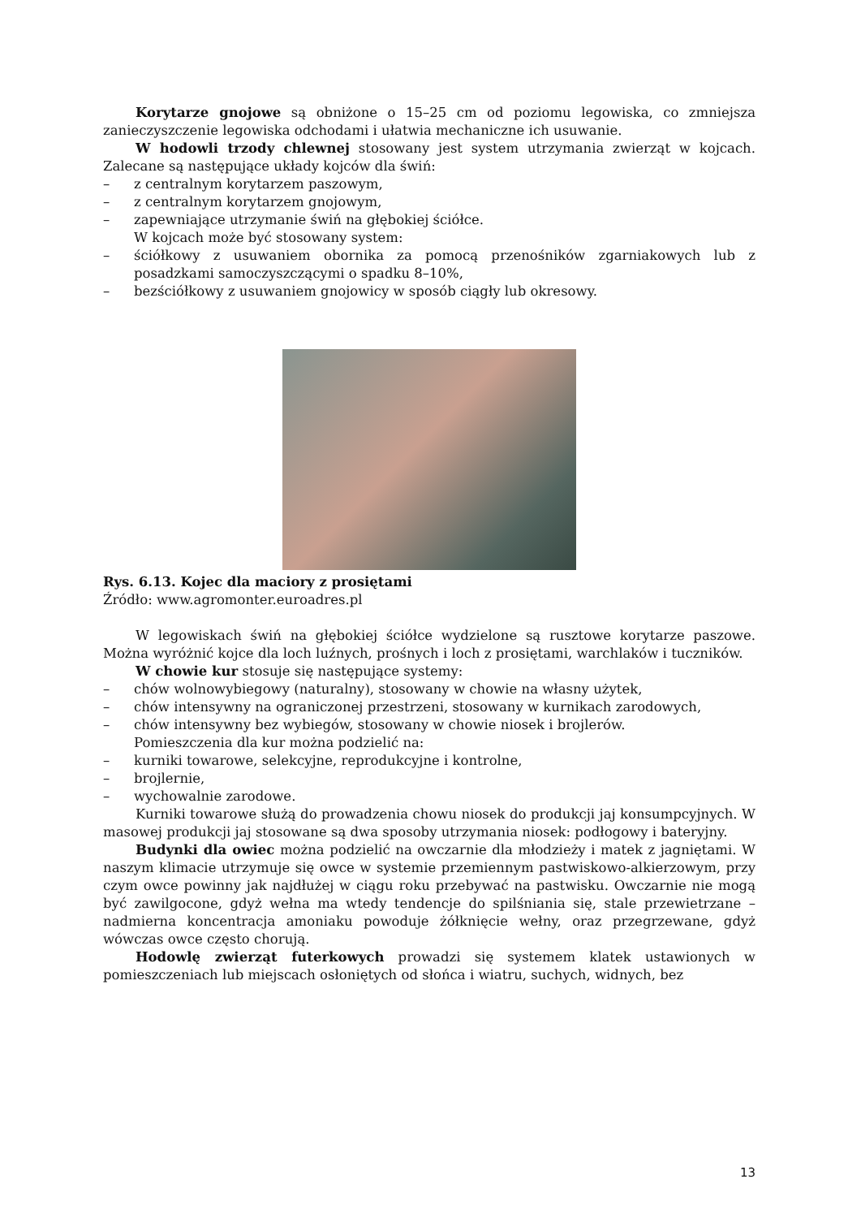Korytarze gnojowe są obniżone o 15–25 cm od poziomu legowiska, co zmniejsza zanieczyszczenie legowiska odchodami i ułatwia mechaniczne ich usuwanie.
W hodowli trzody chlewnej stosowany jest system utrzymania zwierząt w kojcach. Zalecane są następujące układy kojców dla świń:
– z centralnym korytarzem paszowym,
– z centralnym korytarzem gnojowym,
– zapewniające utrzymanie świń na głębokiej ściółce.
W kojcach może być stosowany system:
– ściółkowy z usuwaniem obornika za pomocą przenośników zgarniakowych lub z posadzkami samoczyszczącymi o spadku 8–10%,
– bezściółkowy z usuwaniem gnojowicy w sposób ciągły lub okresowy.
Rys. 6.13. Kojec dla maciory z prosiętami
Źródło: www.agromonter.euroadres.pl
W legowiskach świń na głębokiej ściółce wydzielone są rusztowe korytarze paszowe. Można wyróżnić kojce dla loch luźnych, prośnych i loch z prosiętami, warchlaków i tuczników.
W chowie kur stosuje się następujące systemy:
– chów wolnowybiegowy (naturalny), stosowany w chowie na własny użytek,
– chów intensywny na ograniczonej przestrzeni, stosowany w kurnikach zarodowych,
– chów intensywny bez wybiegów, stosowany w chowie niosek i brojlerów.
Pomieszczenia dla kur można podzielić na:
– kurniki towarowe, selekcyjne, reprodukcyjne i kontrolne,
– brojlernie,
– wychowalnie zarodowe.
Kurniki towarowe służą do prowadzenia chowu niosek do produkcji jaj konsumpcyjnych. W masowej produkcji jaj stosowane są dwa sposoby utrzymania niosek: podłogowy i bateryjny.
Budynki dla owiec można podzielić na owczarnie dla młodzieży i matek z jagniętami. W naszym klimacie utrzymuje się owce w systemie przemiennym pastwiskowo-alkierzowym, przy czym owce powinny jak najdłużej w ciągu roku przebywać na pastwisku. Owczarnie nie mogą być zawilgocone, gdyż wełna ma wtedy tendencje do spilśniania się, stale przewietrzane – nadmierna koncentracja amoniaku powoduje żółknięcie wełny, oraz przegrzewane, gdyż wówczas owce często chorują.
Hodowlę zwierząt futerkowych prowadzi się systemem klatek ustawionych w pomieszczeniach lub miejscach osłoniętych od słońca i wiatru, suchych, widnych, bez
13